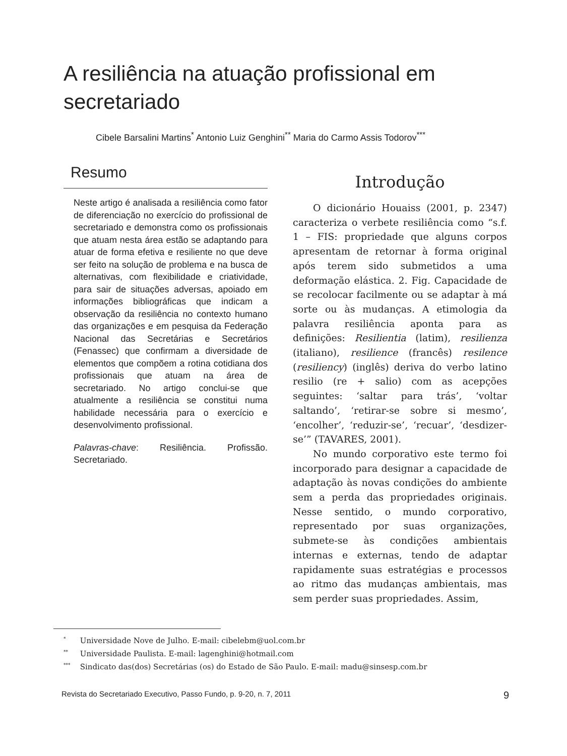A resiliência na atuação profissional em secretariado
Cibele Barsalini Martins<sup>*</sup> Antonio Luiz Genghini<sup>**</sup> Maria do Carmo Assis Todorov<sup>***</sup>
Resumo
Neste artigo é analisada a resiliência como fator de diferenciação no exercício do profissional de secretariado e demonstra como os profissionais que atuam nesta área estão se adaptando para atuar de forma efetiva e resiliente no que deve ser feito na solução de problema e na busca de alternativas, com flexibilidade e criatividade, para sair de situações adversas, apoiado em informações bibliográficas que indicam a observação da resiliência no contexto humano das organizações e em pesquisa da Federação Nacional das Secretárias e Secretários (Fenassec) que confirmam a diversidade de elementos que compõem a rotina cotidiana dos profissionais que atuam na área de secretariado. No artigo conclui-se que atualmente a resiliência se constitui numa habilidade necessária para o exercício e desenvolvimento profissional.
Palavras-chave: Resiliência. Profissão. Secretariado.
Introdução
O dicionário Houaiss (2001, p. 2347) caracteriza o verbete resiliência como “s.f. 1 – FIS: propriedade que alguns corpos apresentam de retornar à forma original após terem sido submetidos a uma deformação elástica. 2. Fig. Capacidade de se recolocar facilmente ou se adaptar à má sorte ou às mudanças. A etimologia da palavra resiliência aponta para as definições: Resilientia (latim), resilienza (italiano), resilience (francês) resilence (resiliency) (inglês) deriva do verbo latino resilio (re + salio) com as acepções seguintes: ‘saltar para trás’, ‘voltar saltando’, ‘retirar-se sobre si mesmo’, ‘encolher’, ‘reduzir-se’, ‘recuar’, ‘desdizer-se’” (TAVARES, 2001).
No mundo corporativo este termo foi incorporado para designar a capacidade de adaptação às novas condições do ambiente sem a perda das propriedades originais. Nesse sentido, o mundo corporativo, representado por suas organizações, submete-se às condições ambientais internas e externas, tendo de adaptar rapidamente suas estratégias e processos ao ritmo das mudanças ambientais, mas sem perder suas propriedades. Assim,
<sup>*</sup> Universidade Nove de Julho. E-mail: cibelebm@uol.com.br
<sup>**</sup> Universidade Paulista. E-mail: lagenghini@hotmail.com
<sup>***</sup> Sindicato das(dos) Secretárias (os) do Estado de São Paulo. E-mail: madu@sinsesp.com.br
Revista do Secretariado Executivo, Passo Fundo, p. 9-20, n. 7, 2011 9